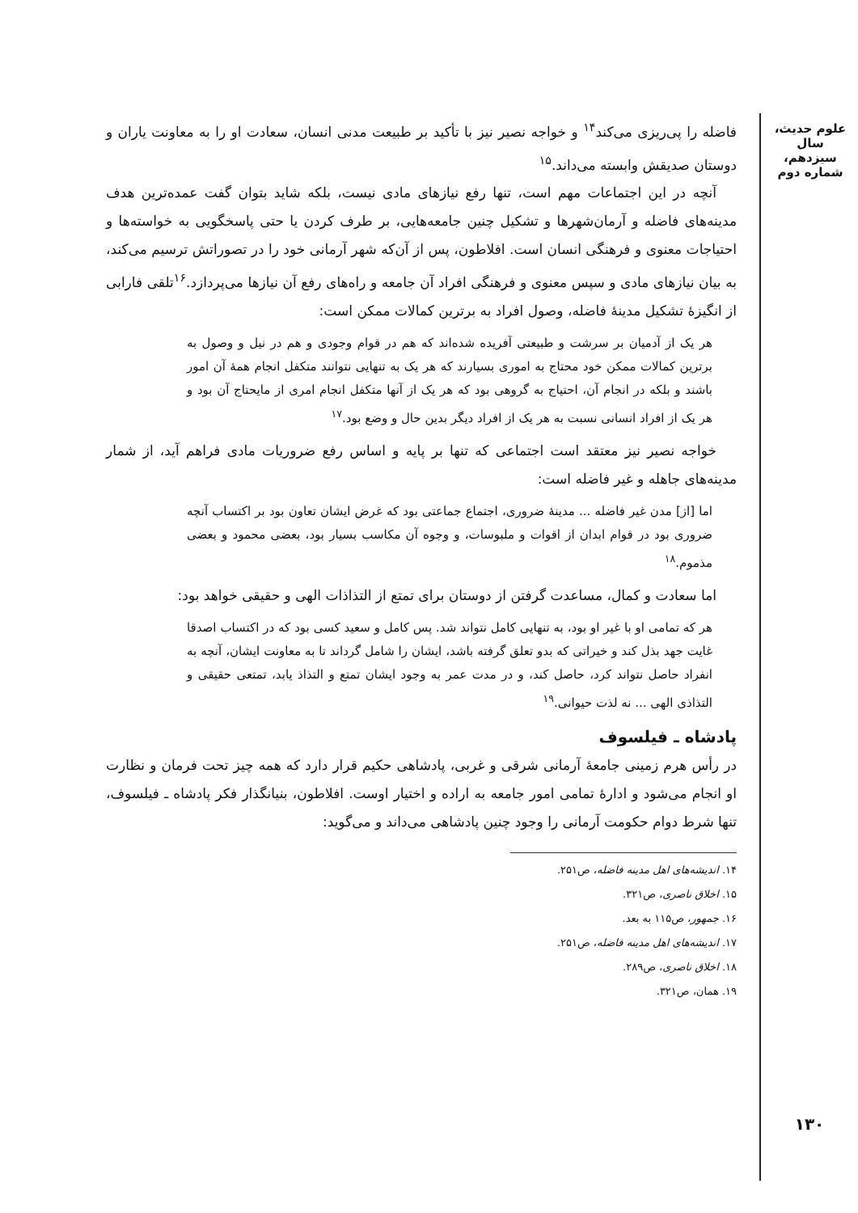علوم حدیث، سال سیزدهم، شماره دوم
فاضله را پی‌ریزی می‌کند<sup>۱۴</sup> و خواجه نصیر نیز با تأکید بر طبیعت مدنی انسان، سعادت او را به معاونت یاران و دوستان صدیقش وابسته می‌داند.<sup>۱۵</sup>
آنچه در این اجتماعات مهم است، تنها رفع نیازهای مادی نیست، بلکه شاید بتوان گفت عمده‌ترین هدف مدینه‌های فاضله و آرمان‌شهرها و تشکیل چنین جامعه‌هایی، بر طرف کردن یا حتی پاسخگویی به خواسته‌ها و احتیاجات معنوی و فرهنگی انسان است. افلاطون، پس از آن‌که شهر آرمانی خود را در تصوراتش ترسیم می‌کند، به بیان نیازهای مادی و سپس معنوی و فرهنگی افراد آن جامعه و راه‌های رفع آن نیازها می‌پردازد.<sup>۱۶</sup>تلقی فارابی از انگیزهٔ تشکیل مدینهٔ فاضله، وصول افراد به برترین کمالات ممکن است:
هر یک از آدمیان بر سرشت و طبیعتی آفریده شده‌اند که هم در قوام وجودی و هم در نیل و وصول به برترین کمالات ممکن خود محتاج به اموری بسیارند که هر یک به تنهایی نتوانند متکفل انجام همهٔ آن امور باشند و بلکه در انجام آن، احتیاج به گروهی بود که هر یک از آنها متکفل انجام امری از مایحتاج آن بود و هر یک از افراد انسانی نسبت به هر یک از افراد دیگر بدین حال و وضع بود.<sup>۱۷</sup>
خواجه نصیر نیز معتقد است اجتماعی که تنها بر پایه و اساس رفع ضروریات مادی فراهم آید، از شمار مدینه‌های جاهله و غیر فاضله است:
اما [از] مدن غیر فاضله ... مدینهٔ ضروری، اجتماع جماعتی بود که غرض ایشان تعاون بود بر اکتساب آنچه ضروری بود در قوام ابدان از اقوات و ملبوسات، و وجوه آن مکاسب بسیار بود، بعضی محمود و بعضی مذموم.<sup>۱۸</sup>
اما سعادت و کمال، مساعدت گرفتن از دوستان برای تمتع از التذاذات الهی و حقیقی خواهد بود:
هر که تمامی او با غیر او بود، به تنهایی کامل نتواند شد. پس کامل و سعید کسی بود که در اکتساب اصدقا غایت جهد بذل کند و خیراتی که بدو تعلق گرفته باشد، ایشان را شامل گرداند تا به معاونت ایشان، آنچه به انفراد حاصل نتواند کرد، حاصل کند، و در مدت عمر به وجود ایشان تمتع و التذاذ یابد، تمتعی حقیقی و التذاذی الهی ... نه لذت حیوانی.<sup>۱۹</sup>
پادشاه ـ فیلسوف
در رأس هرم زمینی جامعهٔ آرمانی شرقی و غربی، پادشاهی حکیم قرار دارد که همه چیز تحت فرمان و نظارت او انجام می‌شود و ادارهٔ تمامی امور جامعه به اراده و اختیار اوست. افلاطون، بنیانگذار فکر پادشاه ـ فیلسوف، تنها شرط دوام حکومت آرمانی را وجود چنین پادشاهی می‌داند و می‌گوید:
۱۴. اندیشه‌های اهل مدینه فاضله، ص۲۵۱.
۱۵. اخلاق ناصری، ص۳۲۱.
۱۶. جمهور، ص۱۱۵ به بعد.
۱۷. اندیشه‌های اهل مدینه فاضله، ص۲۵۱.
۱۸. اخلاق ناصری، ص۲۸۹.
۱۹. همان، ص۳۲۱.
۱۳۰